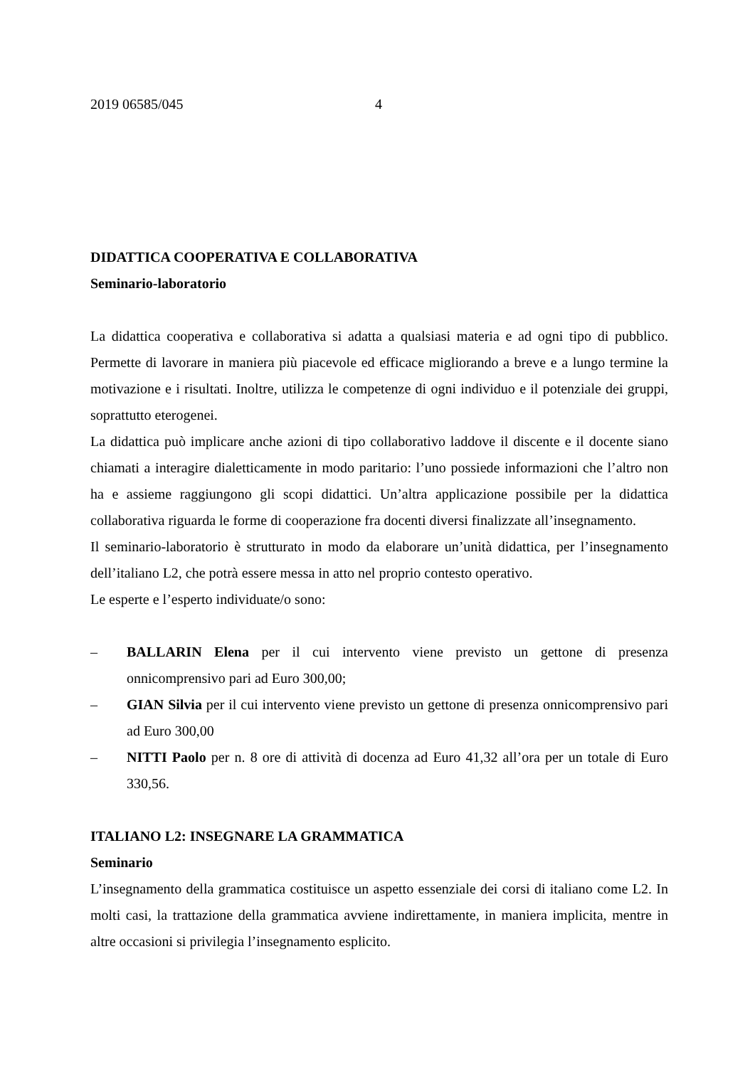2019 06585/045 4
DIDATTICA COOPERATIVA E COLLABORATIVA
Seminario-laboratorio
La didattica cooperativa e collaborativa si adatta a qualsiasi materia e ad ogni tipo di pubblico. Permette di lavorare in maniera più piacevole ed efficace migliorando a breve e a lungo termine la motivazione e i risultati. Inoltre, utilizza le competenze di ogni individuo e il potenziale dei gruppi, soprattutto eterogenei.
La didattica può implicare anche azioni di tipo collaborativo laddove il discente e il docente siano chiamati a interagire dialetticamente in modo paritario: l’uno possiede informazioni che l’altro non ha e assieme raggiungono gli scopi didattici. Un’altra applicazione possibile per la didattica collaborativa riguarda le forme di cooperazione fra docenti diversi finalizzate all’insegnamento.
Il seminario-laboratorio è strutturato in modo da elaborare un’unità didattica, per l’insegnamento dell’italiano L2, che potrà essere messa in atto nel proprio contesto operativo.
Le esperte e l’esperto individuate/o sono:
– BALLARIN Elena per il cui intervento viene previsto un gettone di presenza onnicomprensivo pari ad Euro 300,00;
– GIAN Silvia per il cui intervento viene previsto un gettone di presenza onnicomprensivo pari ad Euro 300,00
– NITTI Paolo per n. 8 ore di attività di docenza ad Euro 41,32 all’ora per un totale di Euro 330,56.
ITALIANO L2: INSEGNARE LA GRAMMATICA
Seminario
L’insegnamento della grammatica costituisce un aspetto essenziale dei corsi di italiano come L2. In molti casi, la trattazione della grammatica avviene indirettamente, in maniera implicita, mentre in altre occasioni si privilegia l’insegnamento esplicito.